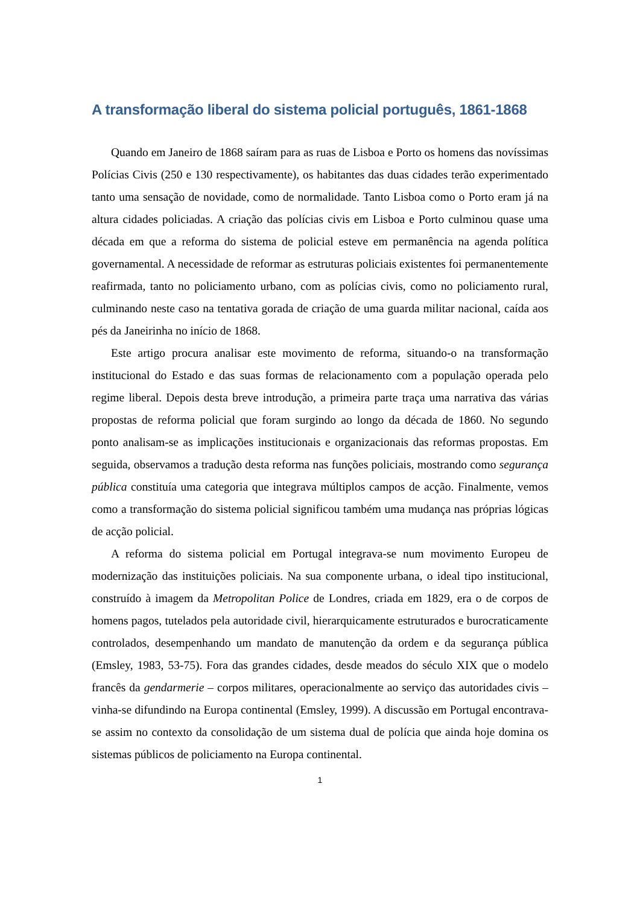A transformação liberal do sistema policial português, 1861-1868
Quando em Janeiro de 1868 saíram para as ruas de Lisboa e Porto os homens das novíssimas Polícias Civis (250 e 130 respectivamente), os habitantes das duas cidades terão experimentado tanto uma sensação de novidade, como de normalidade. Tanto Lisboa como o Porto eram já na altura cidades policiadas. A criação das polícias civis em Lisboa e Porto culminou quase uma década em que a reforma do sistema de policial esteve em permanência na agenda política governamental. A necessidade de reformar as estruturas policiais existentes foi permanentemente reafirmada, tanto no policiamento urbano, com as polícias civis, como no policiamento rural, culminando neste caso na tentativa gorada de criação de uma guarda militar nacional, caída aos pés da Janeirinha no início de 1868.
Este artigo procura analisar este movimento de reforma, situando-o na transformação institucional do Estado e das suas formas de relacionamento com a população operada pelo regime liberal. Depois desta breve introdução, a primeira parte traça uma narrativa das várias propostas de reforma policial que foram surgindo ao longo da década de 1860. No segundo ponto analisam-se as implicações institucionais e organizacionais das reformas propostas. Em seguida, observamos a tradução desta reforma nas funções policiais, mostrando como segurança pública constituía uma categoria que integrava múltiplos campos de acção. Finalmente, vemos como a transformação do sistema policial significou também uma mudança nas próprias lógicas de acção policial.
A reforma do sistema policial em Portugal integrava-se num movimento Europeu de modernização das instituições policiais. Na sua componente urbana, o ideal tipo institucional, construído à imagem da Metropolitan Police de Londres, criada em 1829, era o de corpos de homens pagos, tutelados pela autoridade civil, hierarquicamente estruturados e burocraticamente controlados, desempenhando um mandato de manutenção da ordem e da segurança pública (Emsley, 1983, 53-75). Fora das grandes cidades, desde meados do século XIX que o modelo francês da gendarmerie – corpos militares, operacionalmente ao serviço das autoridades civis – vinha-se difundindo na Europa continental (Emsley, 1999). A discussão em Portugal encontrava-se assim no contexto da consolidação de um sistema dual de polícia que ainda hoje domina os sistemas públicos de policiamento na Europa continental.
1